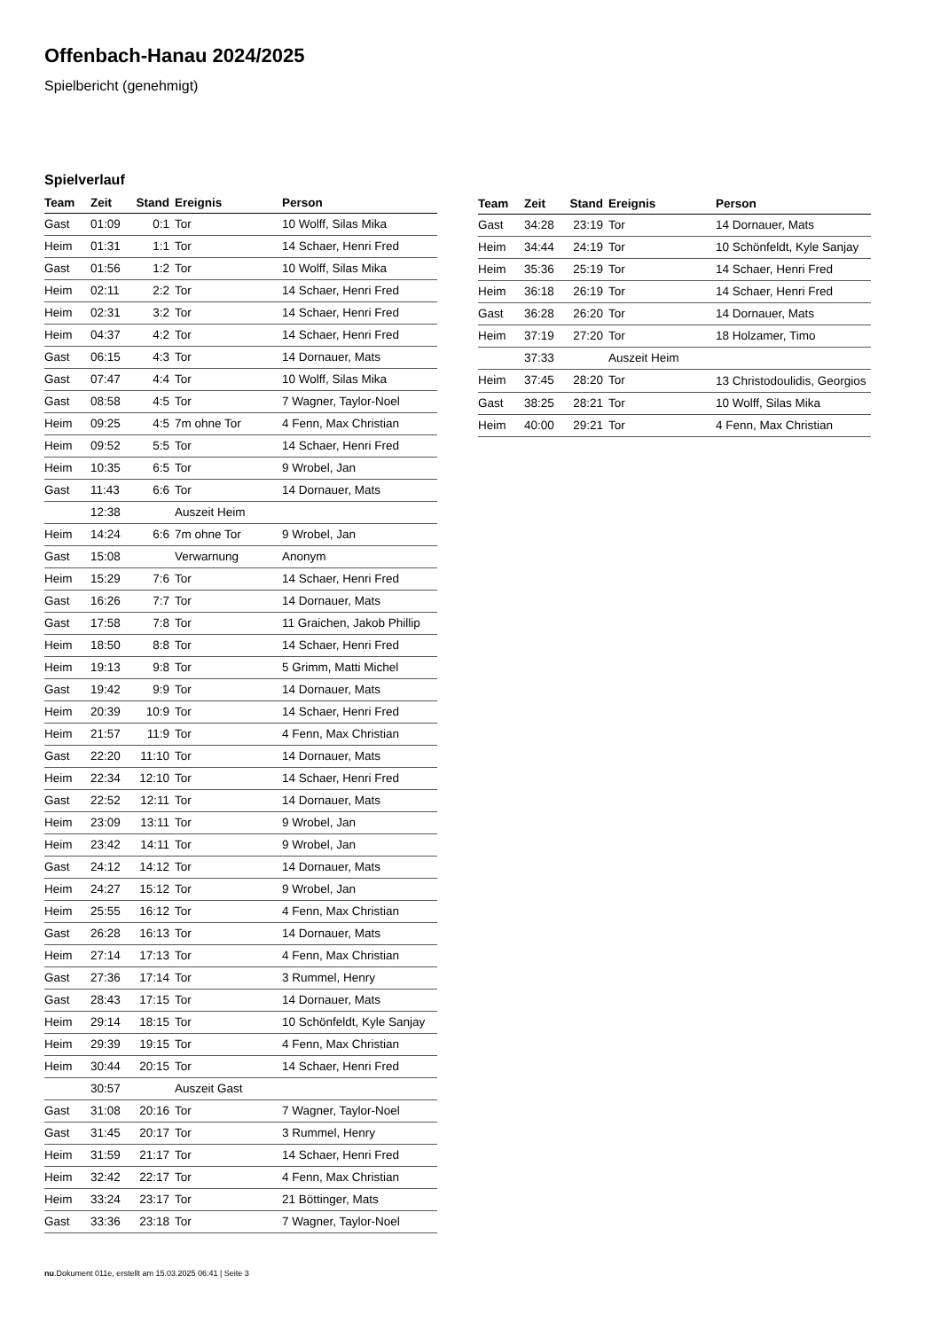Offenbach-Hanau 2024/2025
Spielbericht (genehmigt)
Spielverlauf
| Team | Zeit | Stand | Ereignis | Person |
| --- | --- | --- | --- | --- |
| Gast | 01:09 | 0:1 | Tor | 10 Wolff, Silas Mika |
| Heim | 01:31 | 1:1 | Tor | 14 Schaer, Henri Fred |
| Gast | 01:56 | 1:2 | Tor | 10 Wolff, Silas Mika |
| Heim | 02:11 | 2:2 | Tor | 14 Schaer, Henri Fred |
| Heim | 02:31 | 3:2 | Tor | 14 Schaer, Henri Fred |
| Heim | 04:37 | 4:2 | Tor | 14 Schaer, Henri Fred |
| Gast | 06:15 | 4:3 | Tor | 14 Dornauer, Mats |
| Gast | 07:47 | 4:4 | Tor | 10 Wolff, Silas Mika |
| Gast | 08:58 | 4:5 | Tor | 7 Wagner, Taylor-Noel |
| Heim | 09:25 | 4:5 | 7m ohne Tor | 4 Fenn, Max Christian |
| Heim | 09:52 | 5:5 | Tor | 14 Schaer, Henri Fred |
| Heim | 10:35 | 6:5 | Tor | 9 Wrobel, Jan |
| Gast | 11:43 | 6:6 | Tor | 14 Dornauer, Mats |
| | 12:38 | | Auszeit Heim | |
| Heim | 14:24 | 6:6 | 7m ohne Tor | 9 Wrobel, Jan |
| Gast | 15:08 | | Verwarnung | Anonym |
| Heim | 15:29 | 7:6 | Tor | 14 Schaer, Henri Fred |
| Gast | 16:26 | 7:7 | Tor | 14 Dornauer, Mats |
| Gast | 17:58 | 7:8 | Tor | 11 Graichen, Jakob Phillip |
| Heim | 18:50 | 8:8 | Tor | 14 Schaer, Henri Fred |
| Heim | 19:13 | 9:8 | Tor | 5 Grimm, Matti Michel |
| Gast | 19:42 | 9:9 | Tor | 14 Dornauer, Mats |
| Heim | 20:39 | 10:9 | Tor | 14 Schaer, Henri Fred |
| Heim | 21:57 | 11:9 | Tor | 4 Fenn, Max Christian |
| Gast | 22:20 | 11:10 | Tor | 14 Dornauer, Mats |
| Heim | 22:34 | 12:10 | Tor | 14 Schaer, Henri Fred |
| Gast | 22:52 | 12:11 | Tor | 14 Dornauer, Mats |
| Heim | 23:09 | 13:11 | Tor | 9 Wrobel, Jan |
| Heim | 23:42 | 14:11 | Tor | 9 Wrobel, Jan |
| Gast | 24:12 | 14:12 | Tor | 14 Dornauer, Mats |
| Heim | 24:27 | 15:12 | Tor | 9 Wrobel, Jan |
| Heim | 25:55 | 16:12 | Tor | 4 Fenn, Max Christian |
| Gast | 26:28 | 16:13 | Tor | 14 Dornauer, Mats |
| Heim | 27:14 | 17:13 | Tor | 4 Fenn, Max Christian |
| Gast | 27:36 | 17:14 | Tor | 3 Rummel, Henry |
| Gast | 28:43 | 17:15 | Tor | 14 Dornauer, Mats |
| Heim | 29:14 | 18:15 | Tor | 10 Schönfeldt, Kyle Sanjay |
| Heim | 29:39 | 19:15 | Tor | 4 Fenn, Max Christian |
| Heim | 30:44 | 20:15 | Tor | 14 Schaer, Henri Fred |
| | 30:57 | | Auszeit Gast | |
| Gast | 31:08 | 20:16 | Tor | 7 Wagner, Taylor-Noel |
| Gast | 31:45 | 20:17 | Tor | 3 Rummel, Henry |
| Heim | 31:59 | 21:17 | Tor | 14 Schaer, Henri Fred |
| Heim | 32:42 | 22:17 | Tor | 4 Fenn, Max Christian |
| Heim | 33:24 | 23:17 | Tor | 21 Böttinger, Mats |
| Gast | 33:36 | 23:18 | Tor | 7 Wagner, Taylor-Noel |
| Team | Zeit | Stand | Ereignis | Person |
| --- | --- | --- | --- | --- |
| Gast | 34:28 | 23:19 | Tor | 14 Dornauer, Mats |
| Heim | 34:44 | 24:19 | Tor | 10 Schönfeldt, Kyle Sanjay |
| Heim | 35:36 | 25:19 | Tor | 14 Schaer, Henri Fred |
| Heim | 36:18 | 26:19 | Tor | 14 Schaer, Henri Fred |
| Gast | 36:28 | 26:20 | Tor | 14 Dornauer, Mats |
| Heim | 37:19 | 27:20 | Tor | 18 Holzamer, Timo |
| | 37:33 | | Auszeit Heim | |
| Heim | 37:45 | 28:20 | Tor | 13 Christodoulidis, Georgios |
| Gast | 38:25 | 28:21 | Tor | 10 Wolff, Silas Mika |
| Heim | 40:00 | 29:21 | Tor | 4 Fenn, Max Christian |
nu.Dokument 011e, erstellt am 15.03.2025 06:41 | Seite 3